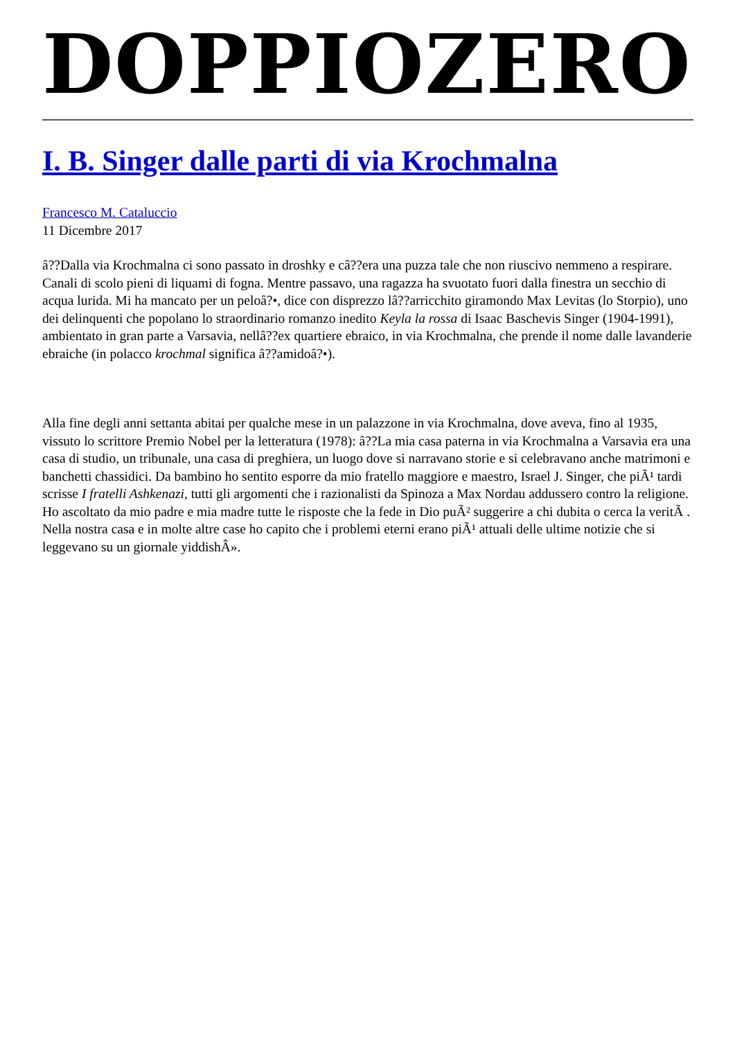DOPPIOZERO
I. B. Singer dalle parti di via Krochmalna
Francesco M. Cataluccio
11 Dicembre 2017
â??Dalla via Krochmalna ci sono passato in droshky e câ??era una puzza tale che non riuscivo nemmeno a respirare. Canali di scolo pieni di liquami di fogna. Mentre passavo, una ragazza ha svuotato fuori dalla finestra un secchio di acqua lurida. Mi ha mancato per un peloâ?•, dice con disprezzo lâ??arricchito giramondo Max Levitas (lo Storpio), uno dei delinquenti che popolano lo straordinario romanzo inedito Keyla la rossa di Isaac Baschevis Singer (1904-1991), ambientato in gran parte a Varsavia, nellâ??ex quartiere ebraico, in via Krochmalna, che prende il nome dalle lavanderie ebraiche (in polacco krochmal significa â??amidoâ?•).
Alla fine degli anni settanta abitai per qualche mese in un palazzone in via Krochmalna, dove aveva, fino al 1935, vissuto lo scrittore Premio Nobel per la letteratura (1978): â??La mia casa paterna in via Krochmalna a Varsavia era una casa di studio, un tribunale, una casa di preghiera, un luogo dove si narravano storie e si celebravano anche matrimoni e banchetti chassidici. Da bambino ho sentito esporre da mio fratello maggiore e maestro, Israel J. Singer, che piÃ¹ tardi scrisse I fratelli Ashkenazi, tutti gli argomenti che i razionalisti da Spinoza a Max Nordau addussero contro la religione. Ho ascoltato da mio padre e mia madre tutte le risposte che la fede in Dio puÃ² suggerire a chi dubita o cerca la veritÃ . Nella nostra casa e in molte altre case ho capito che i problemi eterni erano piÃ¹ attuali delle ultime notizie che si leggevano su un giornale yiddishÂ».